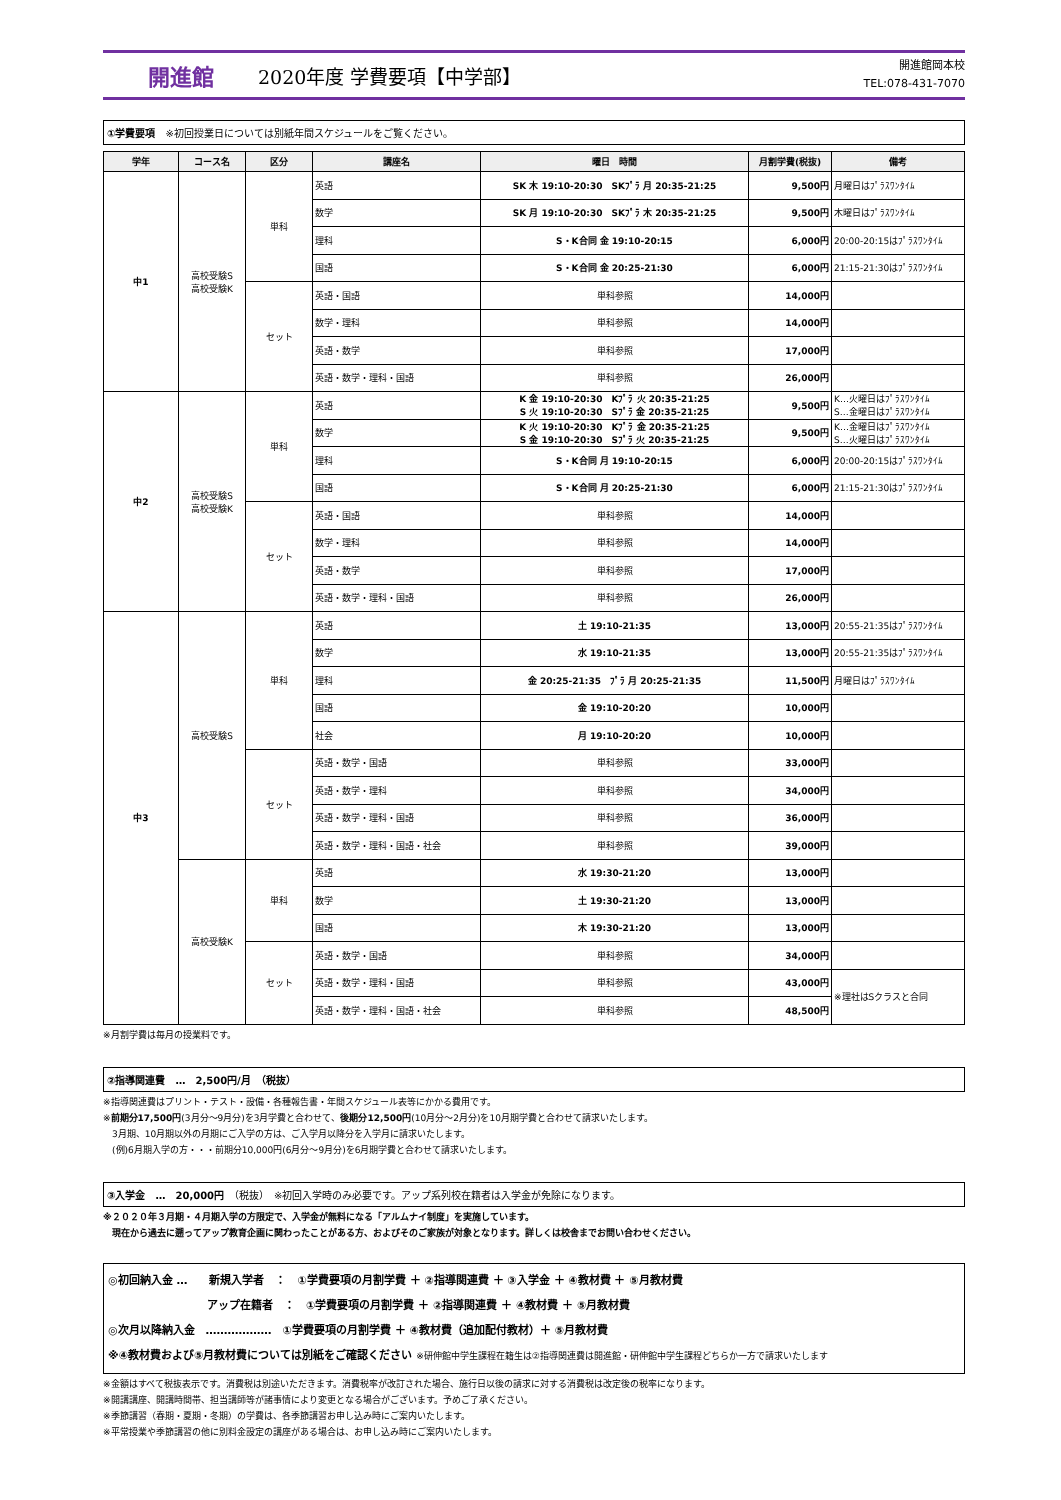開進館
2020年度 学費要項【中学部】
開進館岡本校
TEL:078-431-7070
①学費要項　※初回授業日については別紙年間スケジュールをご覧ください。
| 学年 | コース名 | 区分 | 講座名 | 曜日 時間 | 月割学費(税抜) | 備考 |
| --- | --- | --- | --- | --- | --- | --- |
| 中1 | 高校受験S 高校受験K | 単科 | 英語 | SK 木 19:10-20:30 SKﾌﾟﾗ 月 20:35-21:25 | 9,500円 | 月曜日はﾌﾟﾗｽﾜﾝﾀｲﾑ |
| | | | 数学 | SK 月 19:10-20:30 SKﾌﾟﾗ 木 20:35-21:25 | 9,500円 | 木曜日はﾌﾟﾗｽﾜﾝﾀｲﾑ |
| | | | 理科 | S・K合同 金 19:10-20:15 | 6,000円 | 20:00-20:15はﾌﾟﾗｽﾜﾝﾀｲﾑ |
| | | | 国語 | S・K合同 金 20:25-21:30 | 6,000円 | 21:15-21:30はﾌﾟﾗｽﾜﾝﾀｲﾑ |
| | | セット | 英語・国語 | 単科参照 | 14,000円 | |
| | | | 数学・理科 | 単科参照 | 14,000円 | |
| | | | 英語・数学 | 単科参照 | 17,000円 | |
| | | | 英語・数学・理科・国語 | 単科参照 | 26,000円 | |
| 中2 | 高校受験S 高校受験K | 単科 | 英語 | K 金 19:10-20:30 Kﾌﾟﾗ 火 20:35-21:25 S 火 19:10-20:30 Sﾌﾟﾗ 金 20:35-21:25 | 9,500円 | K…火曜日はﾌﾟﾗｽﾜﾝﾀｲﾑ S…金曜日はﾌﾟﾗｽﾜﾝﾀｲﾑ |
| | | | 数学 | K 火 19:10-20:30 Kﾌﾟﾗ 金 20:35-21:25 S 金 19:10-20:30 Sﾌﾟﾗ 火 20:35-21:25 | 9,500円 | K…金曜日はﾌﾟﾗｽﾜﾝﾀｲﾑ S…火曜日はﾌﾟﾗｽﾜﾝﾀｲﾑ |
| | | | 理科 | S・K合同 月 19:10-20:15 | 6,000円 | 20:00-20:15はﾌﾟﾗｽﾜﾝﾀｲﾑ |
| | | | 国語 | S・K合同 月 20:25-21:30 | 6,000円 | 21:15-21:30はﾌﾟﾗｽﾜﾝﾀｲﾑ |
| | | セット | 英語・国語 | 単科参照 | 14,000円 | |
| | | | 数学・理科 | 単科参照 | 14,000円 | |
| | | | 英語・数学 | 単科参照 | 17,000円 | |
| | | | 英語・数学・理科・国語 | 単科参照 | 26,000円 | |
| 中3 | 高校受験S | 単科 | 英語 | 土 19:10-21:35 | 13,000円 | 20:55-21:35はﾌﾟﾗｽﾜﾝﾀｲﾑ |
| | | | 数学 | 水 19:10-21:35 | 13,000円 | 20:55-21:35はﾌﾟﾗｽﾜﾝﾀｲﾑ |
| | | | 理科 | 金 20:25-21:35 ﾌﾟﾗ 月 20:25-21:35 | 11,500円 | 月曜日はﾌﾟﾗｽﾜﾝﾀｲﾑ |
| | | | 国語 | 金 19:10-20:20 | 10,000円 | |
| | | | 社会 | 月 19:10-20:20 | 10,000円 | |
| | | セット | 英語・数学・国語 | 単科参照 | 33,000円 | |
| | | | 英語・数学・理科 | 単科参照 | 34,000円 | |
| | | | 英語・数学・理科・国語 | 単科参照 | 36,000円 | |
| | | | 英語・数学・理科・国語・社会 | 単科参照 | 39,000円 | |
| | 高校受験K | 単科 | 英語 | 水 19:30-21:20 | 13,000円 | |
| | | | 数学 | 土 19:30-21:20 | 13,000円 | |
| | | | 国語 | 木 19:30-21:20 | 13,000円 | |
| | | セット | 英語・数学・国語 | 単科参照 | 34,000円 | |
| | | | 英語・数学・理科・国語 | 単科参照 | 43,000円 | ※理社はSクラスと合同 |
| | | | 英語・数学・理科・国語・社会 | 単科参照 | 48,500円 | |
※月割学費は毎月の授業料です。
②指導関連費　…　2,500円/月　（税抜）
※指導関連費はプリント・テスト・設備・各種報告書・年間スケジュール表等にかかる費用です。
※前期分17,500円(3月分～9月分)を3月学費と合わせて、後期分12,500円(10月分～2月分)を10月期学費と合わせて請求いたします。
　3月期、10月期以外の月期にご入学の方は、ご入学月以降分を入学月に請求いたします。
　(例)6月期入学の方・・・前期分10,000円(6月分～9月分)を6月期学費と合わせて請求いたします。
③入学金　…　20,000円　（税抜）　※初回入学時のみ必要です。アップ系列校在籍者は入学金が免除になります。
※２０２０年３月期・４月期入学の方限定で、入学金が無料になる「アルムナイ制度」を実施しています。
　現在から過去に遡ってアップ教育企画に関わったことがある方、およびそのご家族が対象となります。詳しくは校舎までお問い合わせください。
◎初回納入金 …　　新規入学者　：　①学費要項の月割学費 ＋ ②指導関連費 ＋ ③入学金 ＋ ④教材費 ＋ ⑤月教材費
　　　　　　　　　アップ在籍者　：　①学費要項の月割学費 ＋ ②指導関連費 ＋ ④教材費 ＋ ⑤月教材費
◎次月以降納入金　………………　①学費要項の月割学費 ＋ ④教材費（追加配付教材）＋ ⑤月教材費
※④教材費および⑤月教材費については別紙をご確認ください ※研伸館中学生課程在籍生は②指導関連費は開進館・研伸館中学生課程どちらか一方で請求いたします
※金額はすべて税抜表示です。消費税は別途いただきます。消費税率が改訂された場合、施行日以後の請求に対する消費税は改定後の税率になります。
※開講講座、開講時間帯、担当講師等が諸事情により変更となる場合がございます。予めご了承ください。
※季節講習（春期・夏期・冬期）の学費は、各季節講習お申し込み時にご案内いたします。
※平常授業や季節講習の他に別料金設定の講座がある場合は、お申し込み時にご案内いたします。